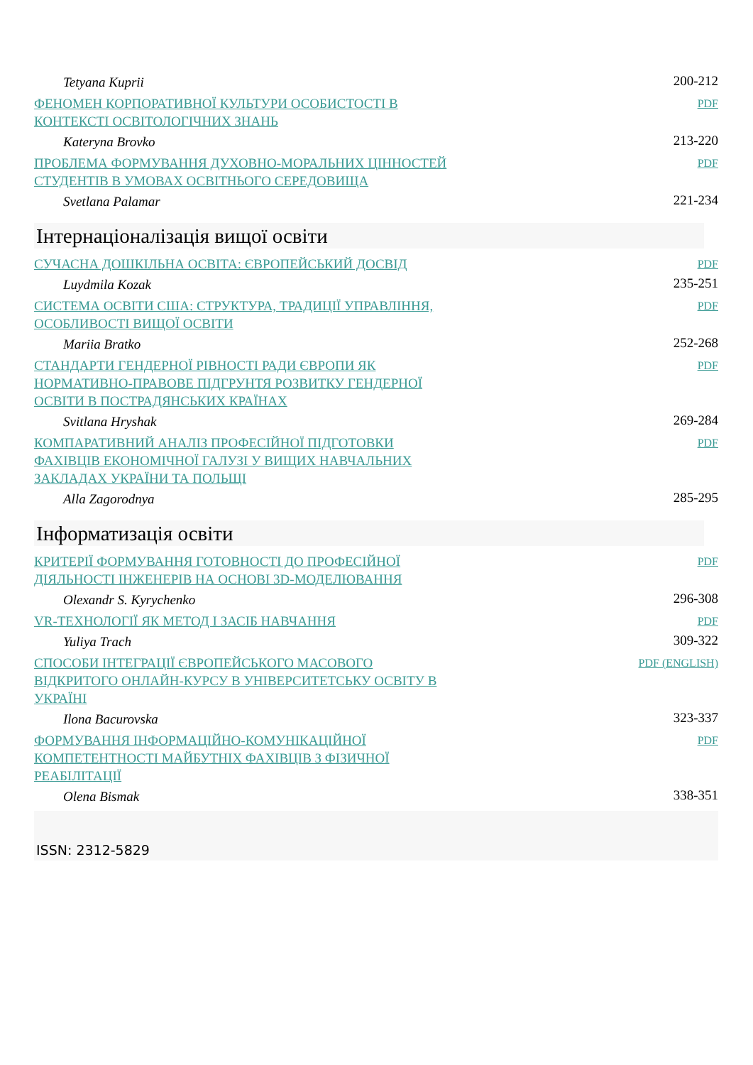| Tetyana Kuprii | 200-212 |
| ФЕНОМЕН КОРПОРАТИВНОЇ КУЛЬТУРИ ОСОБИСТОСТІ В КОНТЕКСТІ ОСВІТОЛОГІЧНИХ ЗНАНЬ | PDF |
| Kateryna Brovko | 213-220 |
| ПРОБЛЕМА ФОРМУВАННЯ ДУХОВНО-МОРАЛЬНИХ ЦІННОСТЕЙ СТУДЕНТІВ В УМОВАХ ОСВІТНЬОГО СЕРЕДОВИЩА | PDF |
| Svetlana Palamar | 221-234 |
Інтернаціоналізація вищої освіти
| СУЧАСНА ДОШКІЛЬНА ОСВІТА: ЄВРОПЕЙСЬКИЙ ДОСВІД | PDF |
| Luydmila Kozak | 235-251 |
| СИСТЕМА ОСВІТИ США: СТРУКТУРА, ТРАДИЦІЇ УПРАВЛІННЯ, ОСОБЛИВОСТІ ВИЩОЇ ОСВІТИ | PDF |
| Mariia Bratko | 252-268 |
| СТАНДАРТИ ГЕНДЕРНОЇ РІВНОСТІ РАДИ ЄВРОПИ ЯК НОРМАТИВНО-ПРАВОВЕ ПІДГРУНТЯ РОЗВИТКУ ГЕНДЕРНОЇ ОСВІТИ В ПОСТРАДЯНСЬКИХ КРАЇНАХ | PDF |
| Svitlana Hryshak | 269-284 |
| КОМПАРАТИВНИЙ АНАЛІЗ ПРОФЕСІЙНОЇ ПІДГОТОВКИ ФАХІВЦІВ ЕКОНОМІЧНОЇ ГАЛУЗІ У ВИЩИХ НАВЧАЛЬНИХ ЗАКЛАДАХ УКРАЇНИ ТА ПОЛЬЩІ | PDF |
| Alla Zagorodnya | 285-295 |
Інформатизація освіти
| КРИТЕРІЇ ФОРМУВАННЯ ГОТОВНОСТІ ДО ПРОФЕСІЙНОЇ ДІЯЛЬНОСТІ ІНЖЕНЕРІВ НА ОСНОВІ 3D-МОДЕЛЮВАННЯ | PDF |
| Olexandr S. Kyrychenko | 296-308 |
| VR-ТЕХНОЛОГІЇ ЯК МЕТОД І ЗАСІБ НАВЧАННЯ | PDF |
| Yuliya Trach | 309-322 |
| СПОСОБИ ІНТЕГРАЦІЇ ЄВРОПЕЙСЬКОГО МАСОВОГО ВІДКРИТОГО ОНЛАЙН-КУРСУ В УНІВЕРСИТЕТСЬКУ ОСВІТУ В УКРАЇНІ | PDF (ENGLISH) |
| Ilona Bacurovska | 323-337 |
| ФОРМУВАННЯ ІНФОРМАЦІЙНО-КОМУНІКАЦІЙНОЇ КОМПЕТЕНТНОСТІ МАЙБУТНІХ ФАХІВЦІВ З ФІЗИЧНОЇ РЕАБІЛІТАЦІЇ | PDF |
| Olena Bismak | 338-351 |
ISSN: 2312-5829